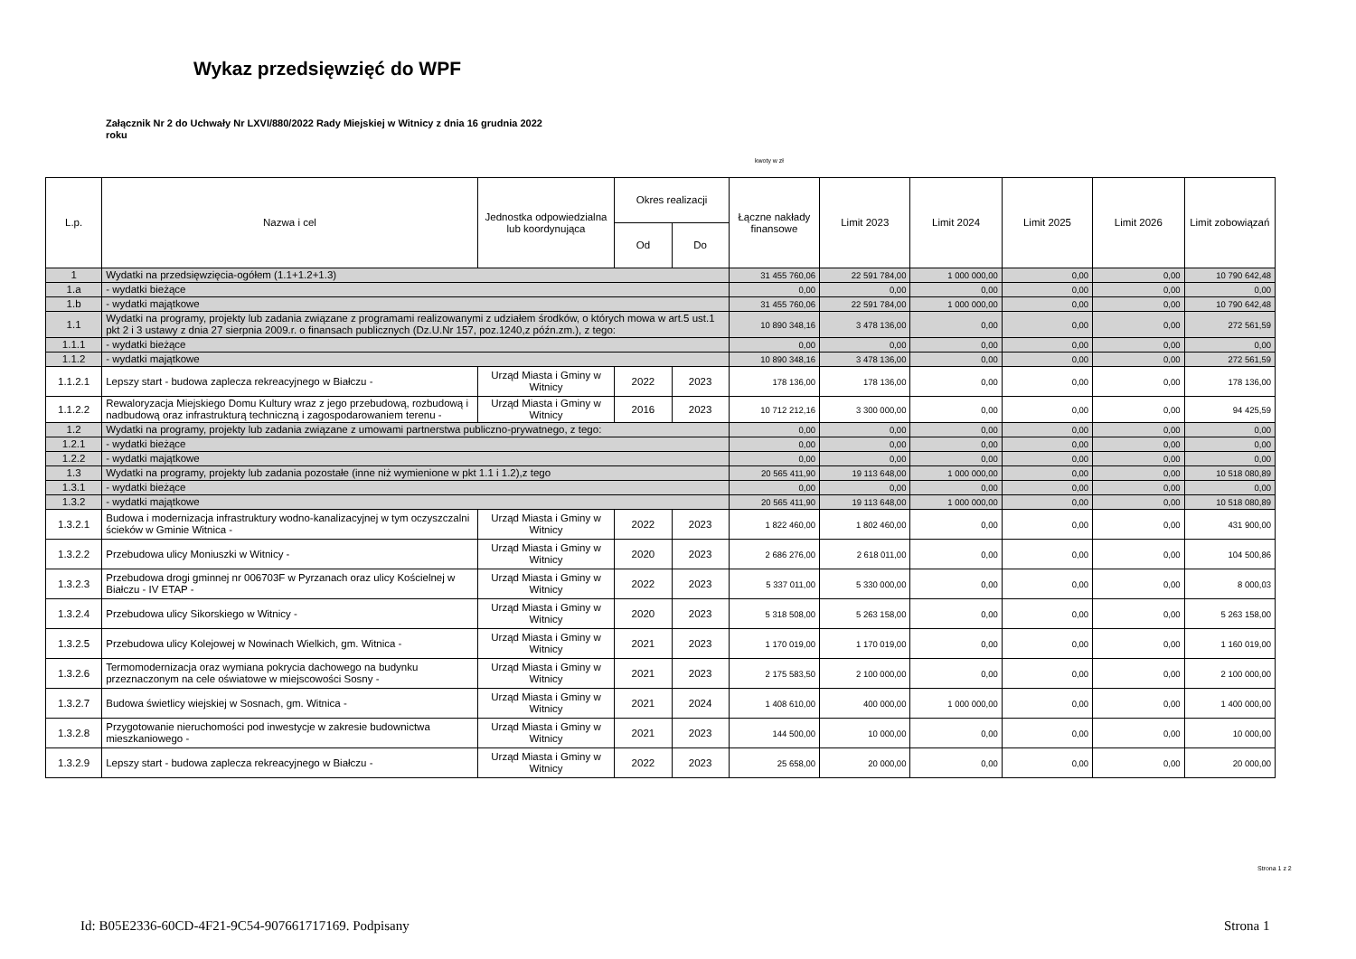Wykaz przedsięwzięć do WPF
Załącznik Nr 2 do Uchwały Nr LXVI/880/2022 Rady Miejskiej w Witnicy z dnia 16 grudnia 2022 roku
kwoty w zł
| L.p. | Nazwa i cel | Jednostka odpowiedzialna lub koordynująca | Okres realizacji | | Łączne nakłady finansowe | Limit 2023 | Limit 2024 | Limit 2025 | Limit 2026 | Limit zobowiązań |
| --- | --- | --- | --- | --- | --- | --- | --- | --- | --- | --- |
| | | | Od | Do | | | | | | |
| 1 | Wydatki na przedsięwzięcia-ogółem (1.1+1.2+1.3) | | | | 31 455 760,06 | 22 591 784,00 | 1 000 000,00 | 0,00 | 0,00 | 10 790 642,48 |
| 1.a | - wydatki bieżące | | | | 0,00 | 0,00 | 0,00 | 0,00 | 0,00 | 0,00 |
| 1.b | - wydatki majątkowe | | | | 31 455 760,06 | 22 591 784,00 | 1 000 000,00 | 0,00 | 0,00 | 10 790 642,48 |
| 1.1 | Wydatki na programy, projekty lub zadania związane z programami realizowanymi z udziałem środków, o których mowa w art.5 ust.1 pkt 2 i 3 ustawy z dnia 27 sierpnia 2009.r. o finansach publicznych (Dz.U.Nr 157, poz.1240,z późn.zm.), z tego: | | | | 10 890 348,16 | 3 478 136,00 | 0,00 | 0,00 | 0,00 | 272 561,59 |
| 1.1.1 | - wydatki bieżące | | | | 0,00 | 0,00 | 0,00 | 0,00 | 0,00 | 0,00 |
| 1.1.2 | - wydatki majątkowe | | | | 10 890 348,16 | 3 478 136,00 | 0,00 | 0,00 | 0,00 | 272 561,59 |
| 1.1.2.1 | Lepszy start - budowa zaplecza rekreacyjnego w Białczu - | Urząd Miasta i Gminy w Witnicy | 2022 | 2023 | 178 136,00 | 178 136,00 | 0,00 | 0,00 | 0,00 | 178 136,00 |
| 1.1.2.2 | Rewaloryzacja Miejskiego Domu Kultury wraz z jego przebudową, rozbudową i nadbudową oraz infrastrukturą techniczną i zagospodarowaniem terenu - | Urząd Miasta i Gminy w Witnicy | 2016 | 2023 | 10 712 212,16 | 3 300 000,00 | 0,00 | 0,00 | 0,00 | 94 425,59 |
| 1.2 | Wydatki na programy, projekty lub zadania związane z umowami partnerstwa publiczno-prywatnego, z tego: | | | | 0,00 | 0,00 | 0,00 | 0,00 | 0,00 | 0,00 |
| 1.2.1 | - wydatki bieżące | | | | 0,00 | 0,00 | 0,00 | 0,00 | 0,00 | 0,00 |
| 1.2.2 | - wydatki majątkowe | | | | 0,00 | 0,00 | 0,00 | 0,00 | 0,00 | 0,00 |
| 1.3 | Wydatki na programy, projekty lub zadania pozostałe (inne niż wymienione w pkt 1.1 i 1.2),z tego | | | | 20 565 411,90 | 19 113 648,00 | 1 000 000,00 | 0,00 | 0,00 | 10 518 080,89 |
| 1.3.1 | - wydatki bieżące | | | | 0,00 | 0,00 | 0,00 | 0,00 | 0,00 | 0,00 |
| 1.3.2 | - wydatki majątkowe | | | | 20 565 411,90 | 19 113 648,00 | 1 000 000,00 | 0,00 | 0,00 | 10 518 080,89 |
| 1.3.2.1 | Budowa i modernizacja infrastruktury wodno-kanalizacyjnej w tym oczyszczalni ścieków w Gminie Witnica - | Urząd Miasta i Gminy w Witnicy | 2022 | 2023 | 1 822 460,00 | 1 802 460,00 | 0,00 | 0,00 | 0,00 | 431 900,00 |
| 1.3.2.2 | Przebudowa ulicy Moniuszki w Witnicy - | Urząd Miasta i Gminy w Witnicy | 2020 | 2023 | 2 686 276,00 | 2 618 011,00 | 0,00 | 0,00 | 0,00 | 104 500,86 |
| 1.3.2.3 | Przebudowa drogi gminnej nr 006703F w Pyrzanach oraz ulicy Kościelnej w Białczu - IV ETAP - | Urząd Miasta i Gminy w Witnicy | 2022 | 2023 | 5 337 011,00 | 5 330 000,00 | 0,00 | 0,00 | 0,00 | 8 000,03 |
| 1.3.2.4 | Przebudowa ulicy Sikorskiego w Witnicy - | Urząd Miasta i Gminy w Witnicy | 2020 | 2023 | 5 318 508,00 | 5 263 158,00 | 0,00 | 0,00 | 0,00 | 5 263 158,00 |
| 1.3.2.5 | Przebudowa ulicy Kolejowej w Nowinach Wielkich, gm. Witnica - | Urząd Miasta i Gminy w Witnicy | 2021 | 2023 | 1 170 019,00 | 1 170 019,00 | 0,00 | 0,00 | 0,00 | 1 160 019,00 |
| 1.3.2.6 | Termomodernizacja oraz wymiana pokrycia dachowego na budynku przeznaczonym na cele oświatowe w miejscowości Sosny - | Urząd Miasta i Gminy w Witnicy | 2021 | 2023 | 2 175 583,50 | 2 100 000,00 | 0,00 | 0,00 | 0,00 | 2 100 000,00 |
| 1.3.2.7 | Budowa świetlicy wiejskiej w Sosnach, gm. Witnica - | Urząd Miasta i Gminy w Witnicy | 2021 | 2024 | 1 408 610,00 | 400 000,00 | 1 000 000,00 | 0,00 | 0,00 | 1 400 000,00 |
| 1.3.2.8 | Przygotowanie nieruchomości pod inwestycje w zakresie budownictwa mieszkaniowego - | Urząd Miasta i Gminy w Witnicy | 2021 | 2023 | 144 500,00 | 10 000,00 | 0,00 | 0,00 | 0,00 | 10 000,00 |
| 1.3.2.9 | Lepszy start - budowa zaplecza rekreacyjnego w Białczu - | Urząd Miasta i Gminy w Witnicy | 2022 | 2023 | 25 658,00 | 20 000,00 | 0,00 | 0,00 | 0,00 | 20 000,00 |
Strona 1 z 2
Id: B05E2336-60CD-4F21-9C54-907661717169. Podpisany
Strona 1